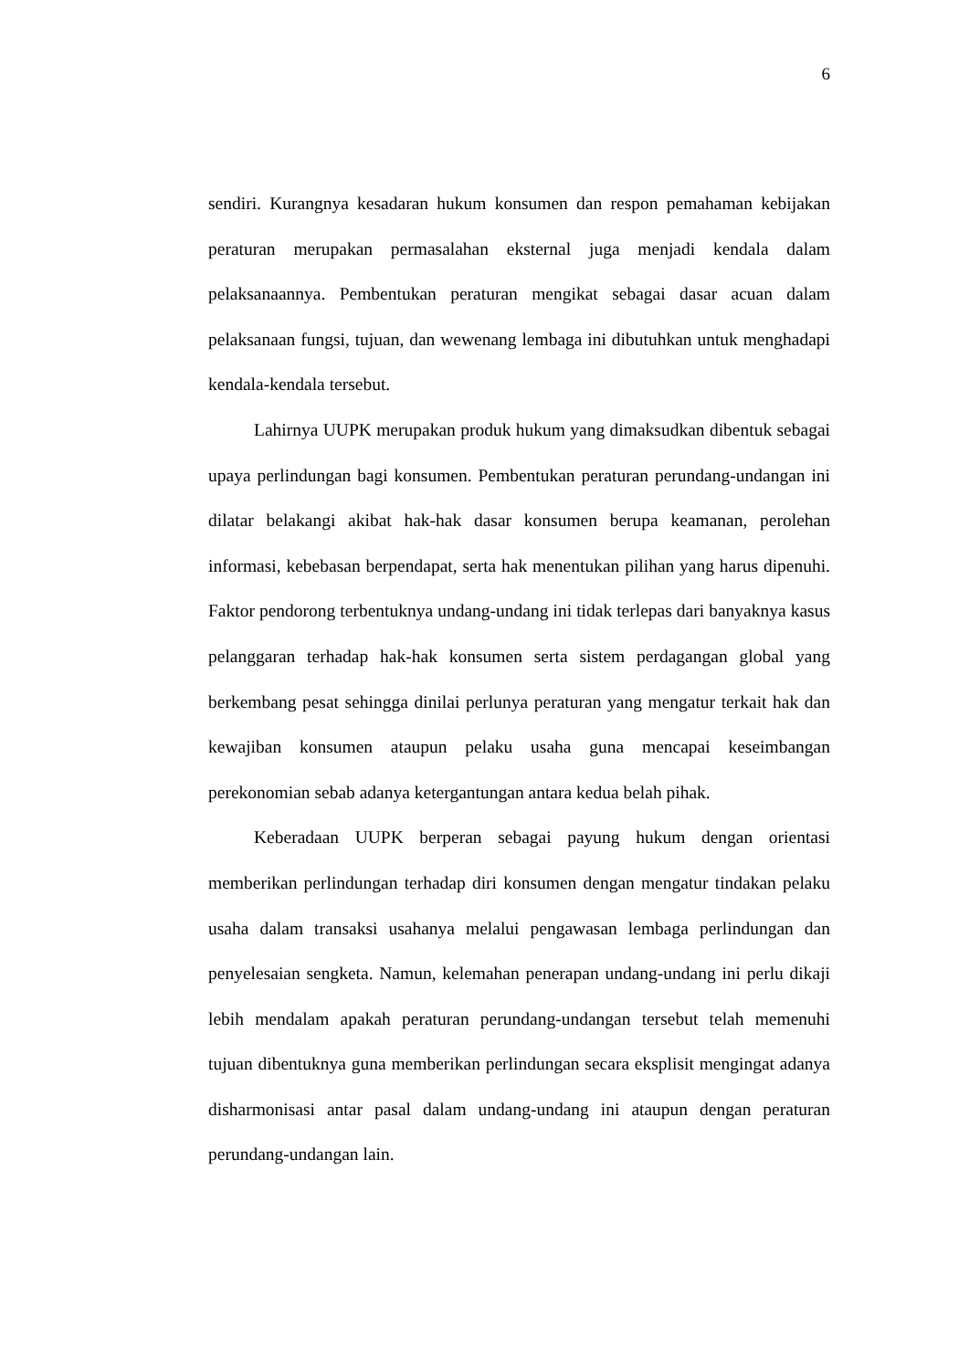6
sendiri. Kurangnya kesadaran hukum konsumen dan respon pemahaman kebijakan peraturan merupakan permasalahan eksternal juga menjadi kendala dalam pelaksanaannya. Pembentukan peraturan mengikat sebagai dasar acuan dalam pelaksanaan fungsi, tujuan, dan wewenang lembaga ini dibutuhkan untuk menghadapi kendala-kendala tersebut.
Lahirnya UUPK merupakan produk hukum yang dimaksudkan dibentuk sebagai upaya perlindungan bagi konsumen. Pembentukan peraturan perundang-undangan ini dilatar belakangi akibat hak-hak dasar konsumen berupa keamanan, perolehan informasi, kebebasan berpendapat, serta hak menentukan pilihan yang harus dipenuhi. Faktor pendorong terbentuknya undang-undang ini tidak terlepas dari banyaknya kasus pelanggaran terhadap hak-hak konsumen serta sistem perdagangan global yang berkembang pesat sehingga dinilai perlunya peraturan yang mengatur terkait hak dan kewajiban konsumen ataupun pelaku usaha guna mencapai keseimbangan perekonomian sebab adanya ketergantungan antara kedua belah pihak.
Keberadaan UUPK berperan sebagai payung hukum dengan orientasi memberikan perlindungan terhadap diri konsumen dengan mengatur tindakan pelaku usaha dalam transaksi usahanya melalui pengawasan lembaga perlindungan dan penyelesaian sengketa. Namun, kelemahan penerapan undang-undang ini perlu dikaji lebih mendalam apakah peraturan perundang-undangan tersebut telah memenuhi tujuan dibentuknya guna memberikan perlindungan secara eksplisit mengingat adanya disharmonisasi antar pasal dalam undang-undang ini ataupun dengan peraturan perundang-undangan lain.